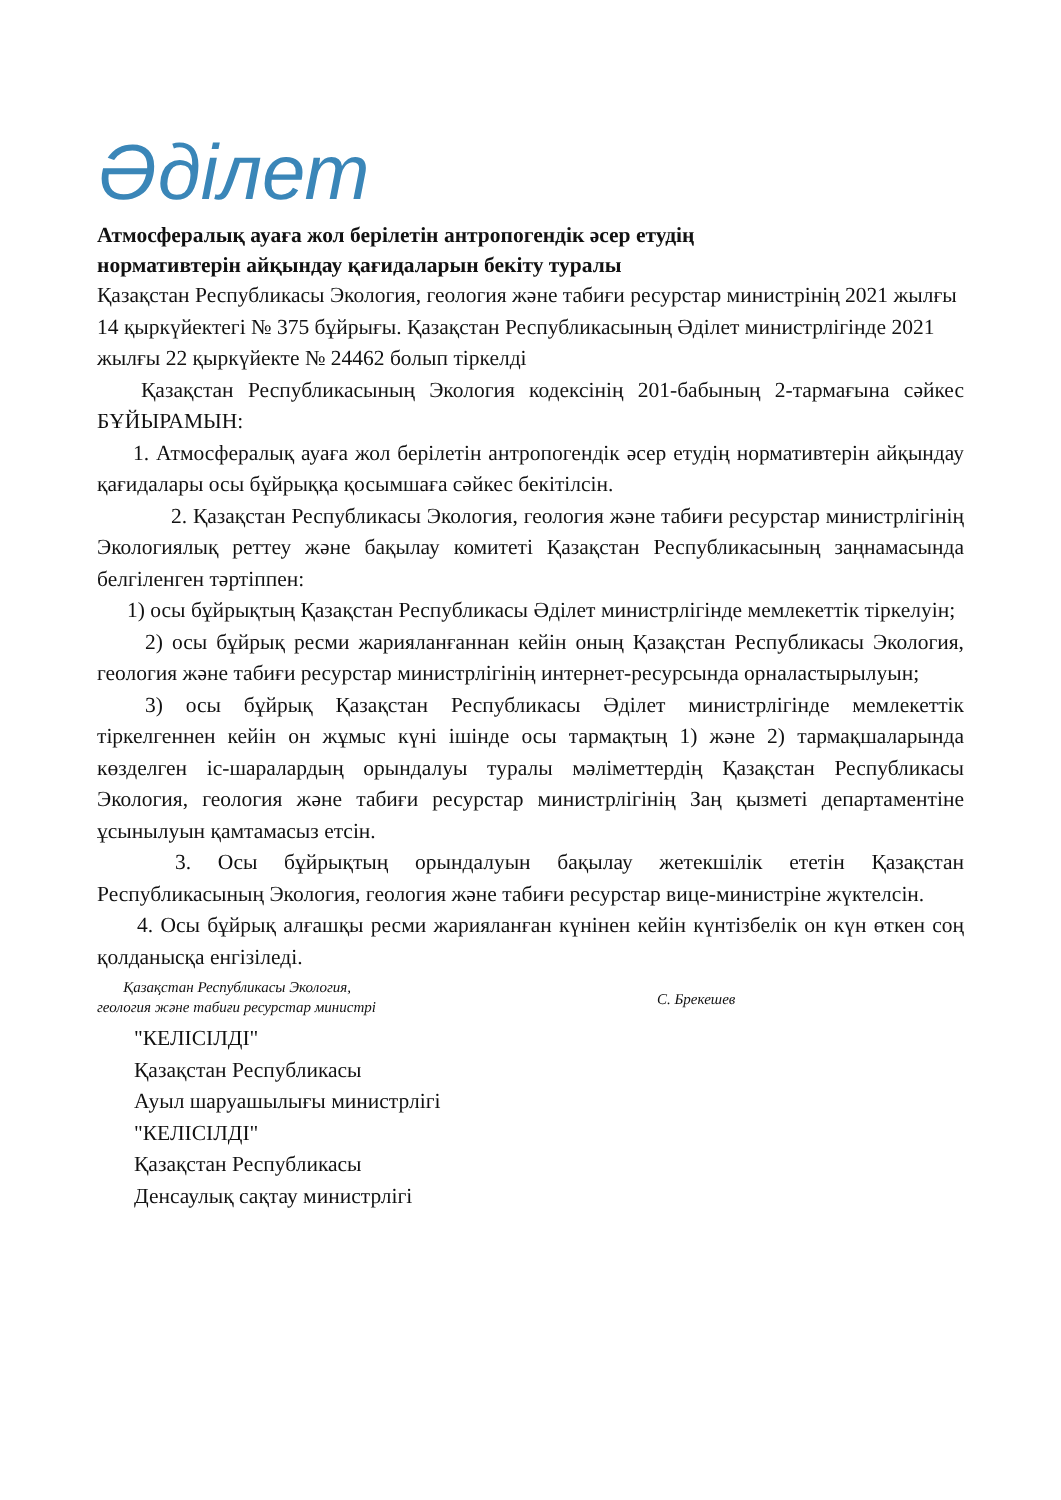Әділет
Атмосфералық ауаға жол берілетін антропогендік әсер етудің
нормативтерін айқындау қағидаларын бекіту туралы
Қазақстан Республикасы Экология, геология және табиғи ресурстар министрінің 2021 жылғы 14 қыркүйектегі № 375 бұйрығы. Қазақстан Республикасының Әділет министрлігінде 2021 жылғы 22 қыркүйекте № 24462 болып тіркелді
Қазақстан Республикасының Экология кодексінің 201-бабының 2-тармағына сәйкес БҰЙЫРАМЫН:
1. Атмосфералық ауаға жол берілетін антропогендік әсер етудің нормативтерін айқындау қағидалары осы бұйрыққа қосымшаға сәйкес бекітілсін.
2. Қазақстан Республикасы Экология, геология және табиғи ресурстар министрлігінің Экологиялық реттеу және бақылау комитеті Қазақстан Республикасының заңнамасында белгіленген тәртіппен:
1) осы бұйрықтың Қазақстан Республикасы Әділет министрлігінде мемлекеттік тіркелуін;
2) осы бұйрық ресми жарияланғаннан кейін оның Қазақстан Республикасы Экология, геология және табиғи ресурстар министрлігінің интернет-ресурсында орналастырылуын;
3) осы бұйрық Қазақстан Республикасы Әділет министрлігінде мемлекеттік тіркелгеннен кейін он жұмыс күні ішінде осы тармақтың 1) және 2) тармақшаларында көзделген іс-шаралардың орындалуы туралы мәліметтердің Қазақстан Республикасы Экология, геология және табиғи ресурстар министрлігінің Заң қызметі департаментіне ұсынылуын қамтамасыз етсін.
3. Осы бұйрықтың орындалуын бақылау жетекшілік ететін Қазақстан Республикасының Экология, геология және табиғи ресурстар вице-министріне жүктелсін.
4. Осы бұйрық алғашқы ресми жарияланған күнінен кейін күнтізбелік он күн өткен соң қолданысқа енгізіледі.
Қазақстан Республикасы Экология,
геология және табиғи ресурстар министрі
С. Брекешев
"КЕЛІСІЛДІ"
Қазақстан Республикасы
Ауыл шаруашылығы министрлігі
"КЕЛІСІЛДІ"
Қазақстан Республикасы
Денсаулық сақтау министрлігі